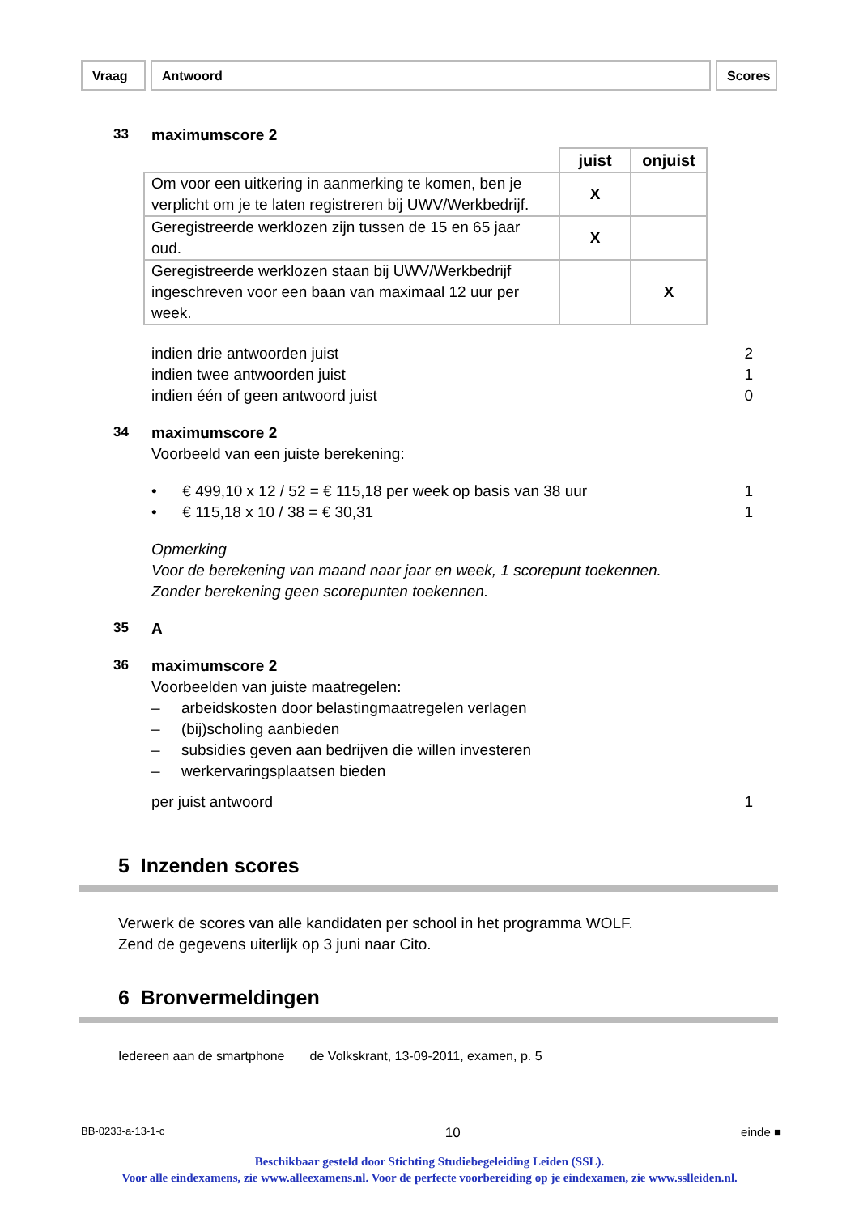Vraag Antwoord Scores
33
maximumscore 2
| | juist | onjuist |
| --- | --- | --- |
| Om voor een uitkering in aanmerking te komen, ben je verplicht om je te laten registreren bij UWV/Werkbedrijf. | X | |
| Geregistreerde werklozen zijn tussen de 15 en 65 jaar oud. | X | |
| Geregistreerde werklozen staan bij UWV/Werkbedrijf ingeschreven voor een baan van maximaal 12 uur per week. | | X |
indien drie antwoorden juist 2
indien twee antwoorden juist 1
indien één of geen antwoord juist 0
34
maximumscore 2
Voorbeeld van een juiste berekening:
• € 499,10 x 12 / 52 = € 115,18 per week op basis van 38 uur 1
• € 115,18 x 10 / 38 = € 30,31 1
Opmerking
Voor de berekening van maand naar jaar en week, 1 scorepunt toekennen.
Zonder berekening geen scorepunten toekennen.
35
A
36
maximumscore 2
Voorbeelden van juiste maatregelen:
– arbeidskosten door belastingmaatregelen verlagen
– (bij)scholing aanbieden
– subsidies geven aan bedrijven die willen investeren
– werkervaringsplaatsen bieden
per juist antwoord 1
5 Inzenden scores
Verwerk de scores van alle kandidaten per school in het programma WOLF.
Zend de gegevens uiterlijk op 3 juni naar Cito.
6 Bronvermeldingen
Iedereen aan de smartphone de Volkskrant, 13-09-2011, examen, p. 5
BB-0233-a-13-1-c 10 einde ■
Beschikbaar gesteld door Stichting Studiebegeleiding Leiden (SSL).
Voor alle eindexamens, zie www.alleexamens.nl. Voor de perfecte voorbereiding op je eindexamen, zie www.sslleiden.nl.